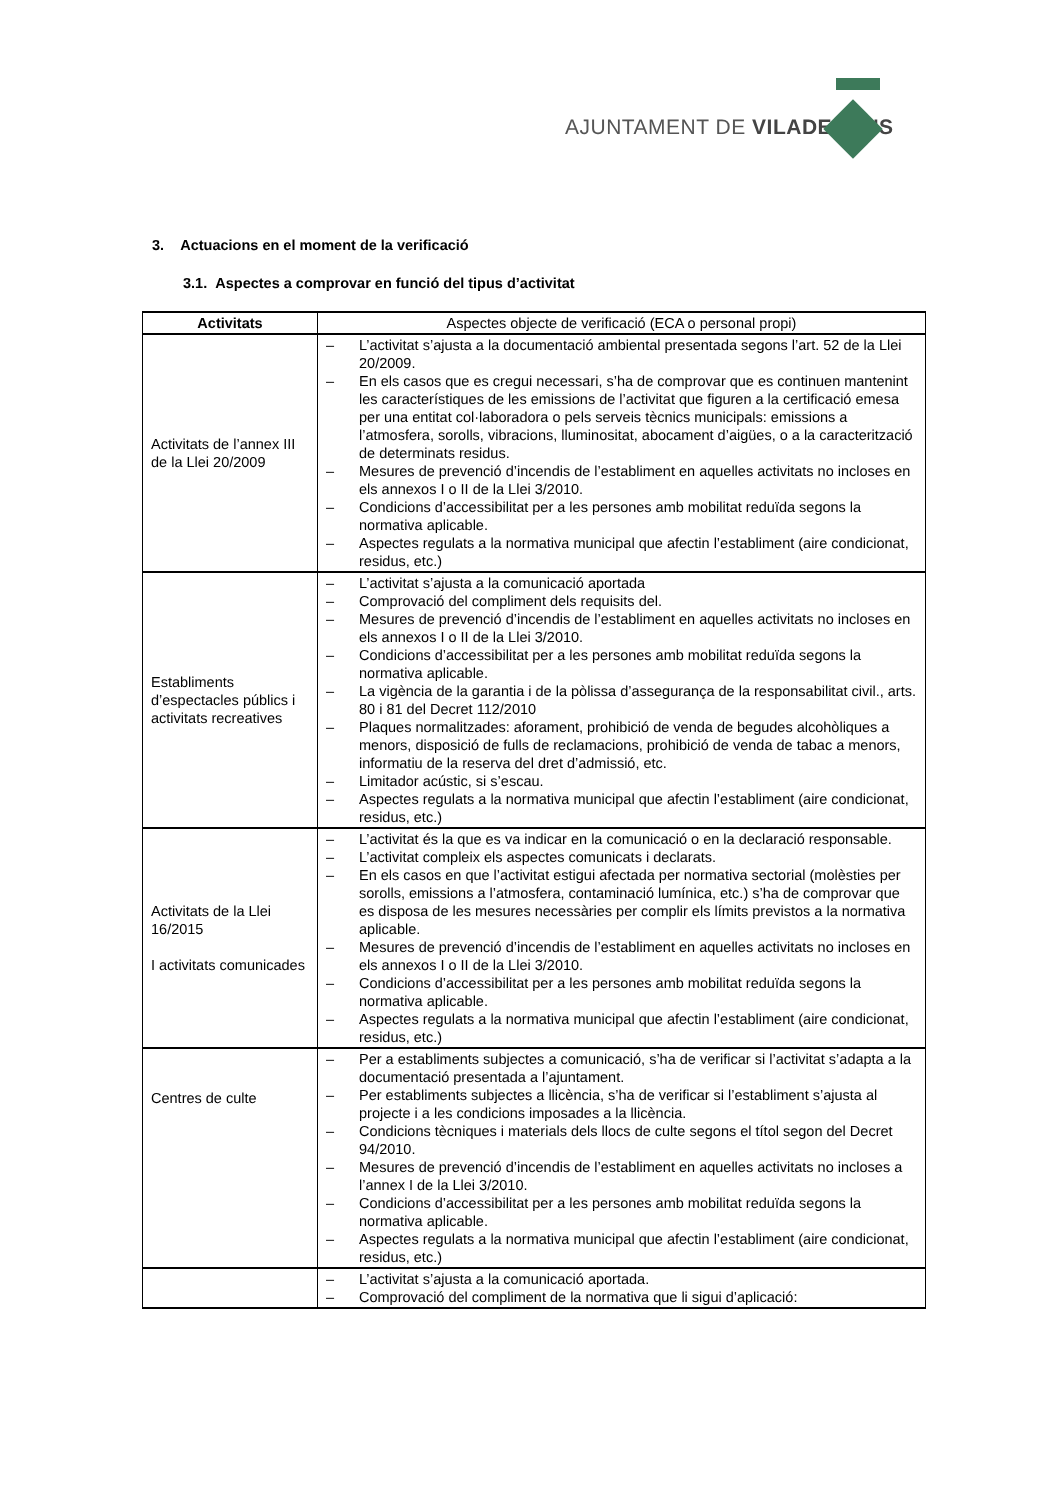AJUNTAMENT DE VILADECANS
3. Actuacions en el moment de la verificació
3.1. Aspectes a comprovar en funció del tipus d’activitat
| Activitats | Aspectes objecte de verificació (ECA o personal propi) |
| --- | --- |
| Activitats de l’annex III de la Llei 20/2009 | – L’activitat s’ajusta a la documentació ambiental presentada segons l’art. 52 de la Llei 20/2009. – En els casos que es cregui necessari, s’ha de comprovar que es continuen mantenint les característiques de les emissions de l’activitat que figuren a la certificació emesa per una entitat col·laboradora o pels serveis tècnics municipals: emissions a l’atmosfera, sorolls, vibracions, lluminositat, abocament d’aigües, o a la caracterització de determinats residus. – Mesures de prevenció d’incendis de l’establiment en aquelles activitats no incloses en els annexos I o II de la Llei 3/2010. – Condicions d’accessibilitat per a les persones amb mobilitat reduïda segons la normativa aplicable. – Aspectes regulats a la normativa municipal que afectin l’establiment (aire condicionat, residus, etc.) |
| Establiments d’espectacles públics i activitats recreatives | – L’activitat s’ajusta a la comunicació aportada – Comprovació del compliment dels requisits del. – Mesures de prevenció d’incendis de l’establiment en aquelles activitats no incloses en els annexos I o II de la Llei 3/2010. – Condicions d’accessibilitat per a les persones amb mobilitat reduïda segons la normativa aplicable. – La vigència de la garantia i de la pòlissa d’assegurança de la responsabilitat civil., arts. 80 i 81 del Decret 112/2010 – Plaques normalitzades: aforament, prohibició de venda de begudes alcohòliques a menors, disposició de fulls de reclamacions, prohibició de venda de tabac a menors, informatiu de la reserva del dret d’admissió, etc. – Limitador acústic, si s’escau. – Aspectes regulats a la normativa municipal que afectin l’establiment (aire condicionat, residus, etc.) |
| Activitats de la Llei 16/2015 I activitats comunicades | – L’activitat és la que es va indicar en la comunicació o en la declaració responsable. – L’activitat compleix els aspectes comunicats i declarats. – En els casos en que l’activitat estigui afectada per normativa sectorial (molèsties per sorolls, emissions a l’atmosfera, contaminació lumínica, etc.) s’ha de comprovar que es disposa de les mesures necessàries per complir els límits previstos a la normativa aplicable. – Mesures de prevenció d’incendis de l’establiment en aquelles activitats no incloses en els annexos I o II de la Llei 3/2010. – Condicions d’accessibilitat per a les persones amb mobilitat reduïda segons la normativa aplicable. – Aspectes regulats a la normativa municipal que afectin l’establiment (aire condicionat, residus, etc.) |
| Centres de culte | – Per a establiments subjectes a comunicació, s’ha de verificar si l’activitat s’adapta a la documentació presentada a l’ajuntament. – Per establiments subjectes a llicència, s’ha de verificar si l’establiment s’ajusta al projecte i a les condicions imposades a la llicència. – Condicions tècniques i materials dels llocs de culte segons el títol segon del Decret 94/2010. – Mesures de prevenció d’incendis de l’establiment en aquelles activitats no incloses a l’annex I de la Llei 3/2010. – Condicions d’accessibilitat per a les persones amb mobilitat reduïda segons la normativa aplicable. – Aspectes regulats a la normativa municipal que afectin l’establiment (aire condicionat, residus, etc.) |
| | – L’activitat s’ajusta a la comunicació aportada. – Comprovació del compliment de la normativa que li sigui d’aplicació: |